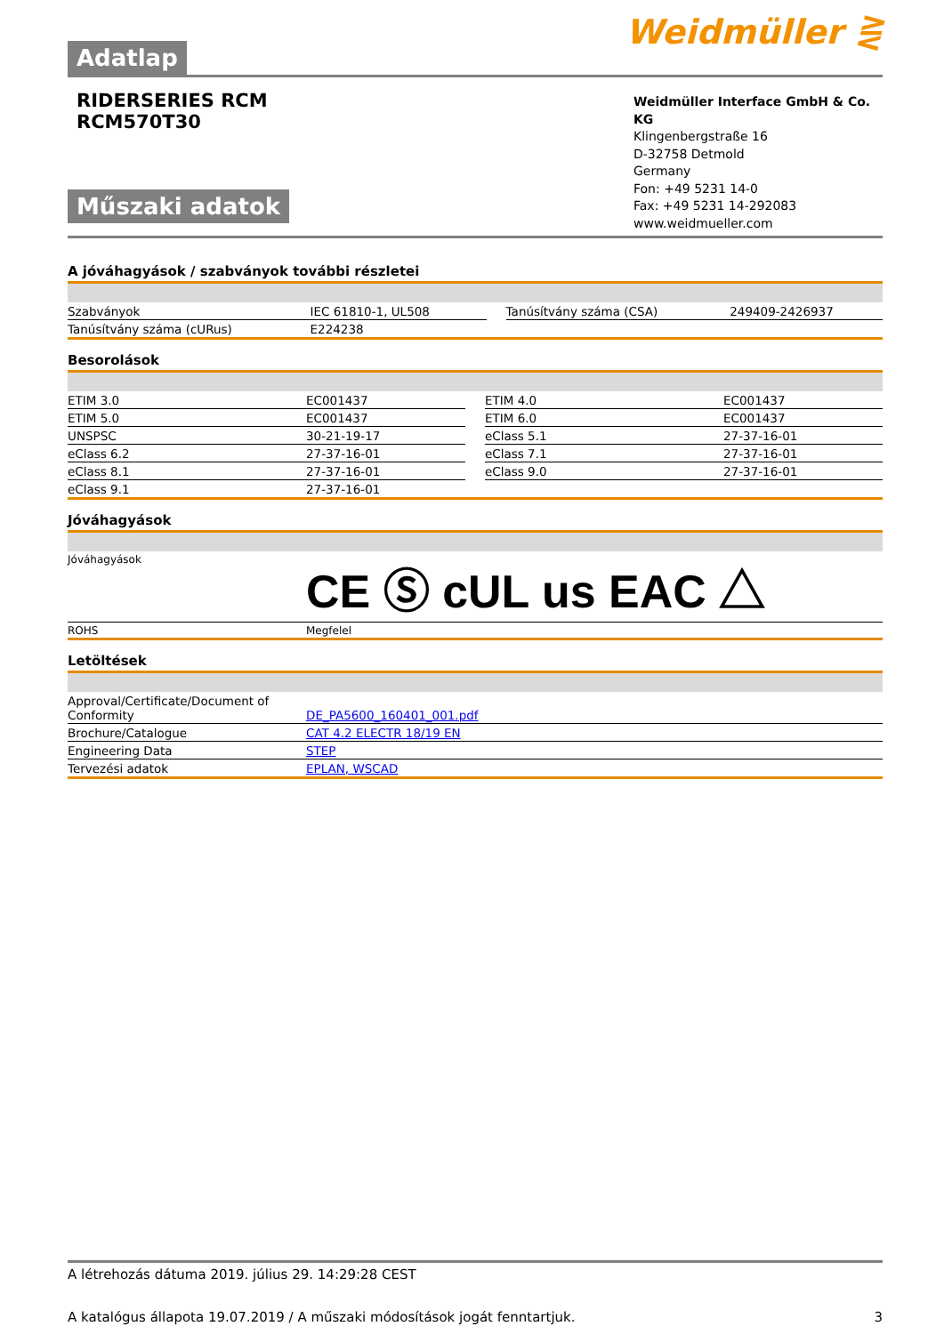Adatlap
Weidmüller ⋛
RIDERSERIES RCM
RCM570T30
Műszaki adatok
Weidmüller Interface GmbH & Co. KG
Klingenbergstraße 16
D-32758 Detmold
Germany
Fon: +49 5231 14-0
Fax: +49 5231 14-292083
www.weidmueller.com
A jóváhagyások / szabványok további részletei
| Szabványok | IEC 61810-1, UL508 | | Tanúsítvány száma (CSA) | 249409-2426937 |
| Tanúsítvány száma (cURus) | E224238 | | | |
Besorolások
| ETIM 3.0 | EC001437 | | ETIM 4.0 | EC001437 |
| ETIM 5.0 | EC001437 | | ETIM 6.0 | EC001437 |
| UNSPSC | 30-21-19-17 | | eClass 5.1 | 27-37-16-01 |
| eClass 6.2 | 27-37-16-01 | | eClass 7.1 | 27-37-16-01 |
| eClass 8.1 | 27-37-16-01 | | eClass 9.0 | 27-37-16-01 |
| eClass 9.1 | 27-37-16-01 | | | |
Jóváhagyások
| Jóváhagyások | CE Ⓢ c UL us EAC △ |
| ROHS | Megfelel |
Letöltések
| Approval/Certificate/Document of Conformity | DE_PA5600_160401_001.pdf |
| Brochure/Catalogue | CAT 4.2 ELECTR 18/19 EN |
| Engineering Data | STEP |
| Tervezési adatok | EPLAN, WSCAD |
A létrehozás dátuma 2019. július 29. 14:29:28 CEST
A katalógus állapota 19.07.2019 / A műszaki módosítások jogát fenntartjuk. 3